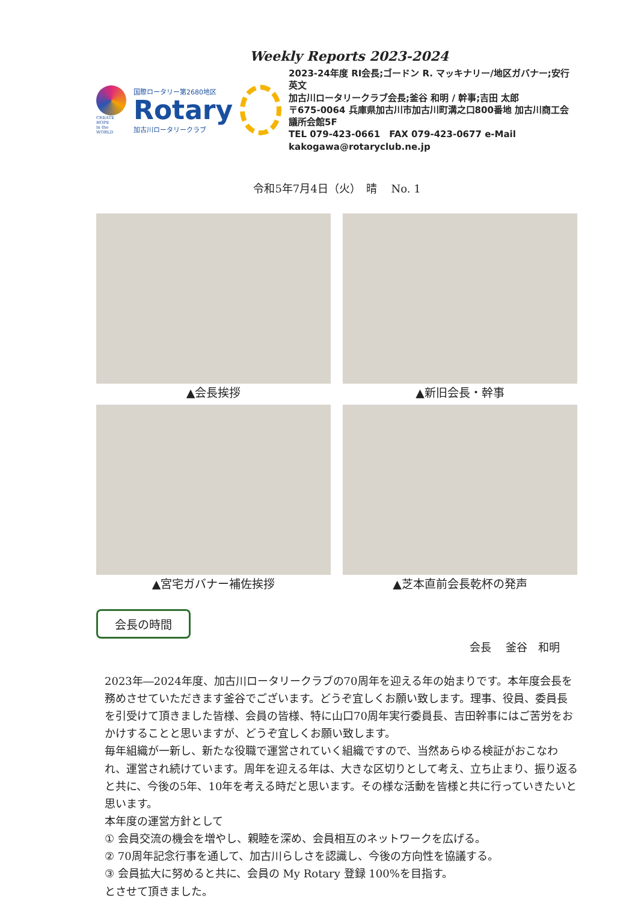Weekly Reports 2023-2024
CREATE HOPE
in the WORLD
国際ロータリー第2680地区
Rotary
加古川ロータリークラブ
2023-24年度 RI会長;ゴードン R. マッキナリー/地区ガバナー;安行 英文
加古川ロータリークラブ会長;釜谷 和明 / 幹事;吉田 太郎
〒675-0064 兵庫県加古川市加古川町溝之口800番地 加古川商工会議所会館5F
TEL 079-423-0661　FAX 079-423-0677 e-Mail kakogawa@rotaryclub.ne.jp
令和5年7月4日（火）　晴　 No. 1
▲会長挨拶
▲新旧会長・幹事
▲宮宅ガバナー補佐挨拶
▲芝本直前会長乾杯の発声
会長の時間
会長　 釜谷　和明
2023年―2024年度、加古川ロータリークラブの70周年を迎える年の始まりです。本年度会長を務めさせていただきます釜谷でございます。どうぞ宜しくお願い致します。理事、役員、委員長を引受けて頂きました皆様、会員の皆様、特に山口70周年実行委員長、吉田幹事にはご苦労をおかけすることと思いますが、どうぞ宜しくお願い致します。
毎年組織が一新し、新たな役職で運営されていく組織ですので、当然あらゆる検証がおこなわれ、運営され続けています。周年を迎える年は、大きな区切りとして考え、立ち止まり、振り返ると共に、今後の5年、10年を考える時だと思います。その様な活動を皆様と共に行っていきたいと思います。
本年度の運営方針として
① 会員交流の機会を増やし、親睦を深め、会員相互のネットワークを広げる。
② 70周年記念行事を通して、加古川らしさを認識し、今後の方向性を協議する。
③ 会員拡大に努めると共に、会員の My Rotary 登録 100%を目指す。
とさせて頂きました。